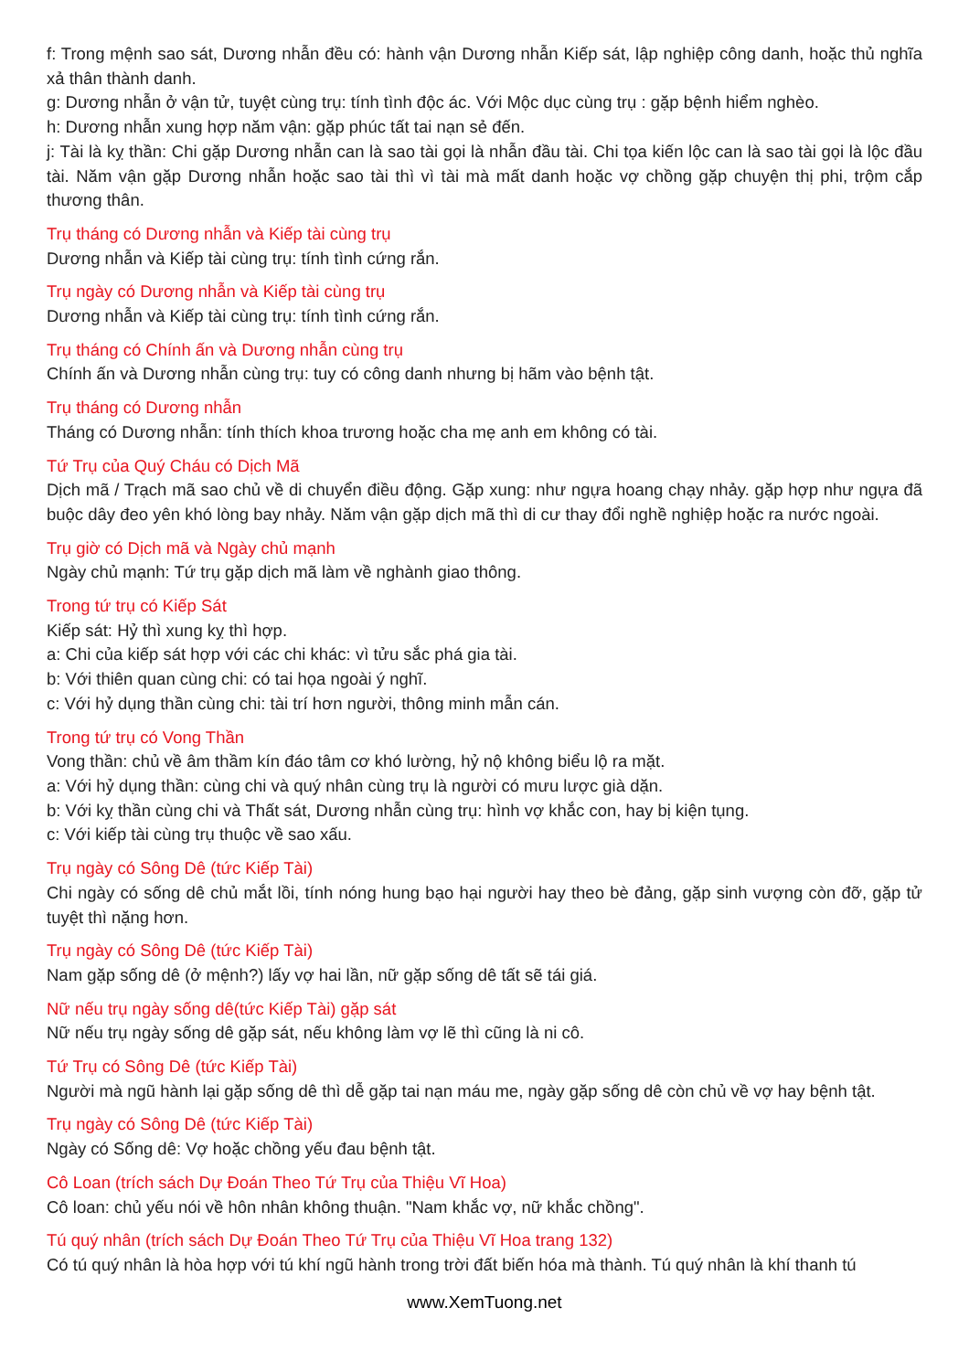f: Trong mệnh sao sát, Dương nhẫn đều có: hành vận Dương nhẫn Kiếp sát, lập nghiệp công danh, hoặc thủ nghĩa xả thân thành danh.
g: Dương nhẫn ở vận tử, tuyệt cùng trụ: tính tình độc ác. Với Mộc dục cùng trụ : gặp bệnh hiểm nghèo.
h: Dương nhẫn xung hợp năm vận: gặp phúc tất tai nạn sẻ đến.
j: Tài là kỵ thần: Chi gặp Dương nhẫn can là sao tài gọi là nhẫn đầu tài. Chi tọa kiến lộc can là sao tài gọi là lộc đầu tài. Năm vận gặp Dương nhẫn hoặc sao tài thì vì tài mà mất danh hoặc vợ chồng gặp chuyện thị phi, trộm cắp thương thân.
Trụ tháng có Dương nhẫn và Kiếp tài cùng trụ
Dương nhẫn và Kiếp tài cùng trụ: tính tình cứng rắn.
Trụ ngày có Dương nhẫn và Kiếp tài cùng trụ
Dương nhẫn và Kiếp tài cùng trụ: tính tình cứng rắn.
Trụ tháng có Chính ấn và Dương nhẫn cùng trụ
Chính ấn và Dương nhẫn cùng trụ: tuy có công danh nhưng bị hãm vào bệnh tật.
Trụ tháng có Dương nhẫn
Tháng có Dương nhẫn: tính thích khoa trương hoặc cha mẹ anh em không có tài.
Tứ Trụ của Quý Cháu có Dịch Mã
Dịch mã / Trạch mã sao chủ về di chuyển điều động. Gặp xung: như ngựa hoang chạy nhảy. gặp hợp như ngựa đã buộc dây đeo yên khó lòng bay nhảy. Năm vận gặp dịch mã thì di cư thay đổi nghề nghiệp hoặc ra nước ngoài.
Trụ giờ có Dịch mã và Ngày chủ mạnh
Ngày chủ mạnh: Tứ trụ gặp dịch mã làm về nghành giao thông.
Trong tứ trụ có Kiếp Sát
Kiếp sát: Hỷ thì xung kỵ thì hợp.
a: Chi của kiếp sát hợp với các chi khác: vì tửu sắc phá gia tài.
b: Với thiên quan cùng chi: có tai họa ngoài ý nghĩ.
c: Với hỷ dụng thần cùng chi: tài trí hơn người, thông minh mẫn cán.
Trong tứ trụ có Vong Thần
Vong thần: chủ về âm thầm kín đáo tâm cơ khó lường, hỷ nộ không biểu lộ ra mặt.
a: Với hỷ dụng thần: cùng chi và quý nhân cùng trụ là người có mưu lược già dặn.
b: Với kỵ thần cùng chi và Thất sát, Dương nhẫn cùng trụ: hình vợ khắc con, hay bị kiện tụng.
c: Với kiếp tài cùng trụ thuộc về sao xấu.
Trụ ngày có Sông Dê (tức Kiếp Tài)
Chi ngày có sống dê chủ mắt lồi, tính nóng hung bạo hại người hay theo bè đảng, gặp sinh vượng còn đỡ, gặp tử tuyệt thì nặng hơn.
Trụ ngày có Sông Dê (tức Kiếp Tài)
Nam gặp sống dê (ở mệnh?) lấy vợ hai lần, nữ gặp sống dê tất sẽ tái giá.
Nữ nếu trụ ngày sống dê(tức Kiếp Tài) gặp sát
Nữ nếu trụ ngày sống dê gặp sát, nếu không làm vợ lẽ thì cũng là ni cô.
Tứ Trụ có Sông Dê (tức Kiếp Tài)
Người mà ngũ hành lại gặp sống dê thì dễ gặp tai nạn máu me, ngày gặp sống dê còn chủ về vợ hay bệnh tật.
Trụ ngày có Sông Dê (tức Kiếp Tài)
Ngày có Sống dê: Vợ hoặc chồng yếu đau bệnh tật.
Cô Loan (trích sách Dự Đoán Theo Tứ Trụ của Thiệu Vĩ Hoa)
Cô loan: chủ yếu nói về hôn nhân không thuận. "Nam khắc vợ, nữ khắc chồng".
Tú quý nhân (trích sách Dự Đoán Theo Tứ Trụ của Thiệu Vĩ Hoa trang 132)
Có tú quý nhân là hòa hợp với tú khí ngũ hành trong trời đất biến hóa mà thành. Tú quý nhân là khí thanh tú
www.XemTuong.net